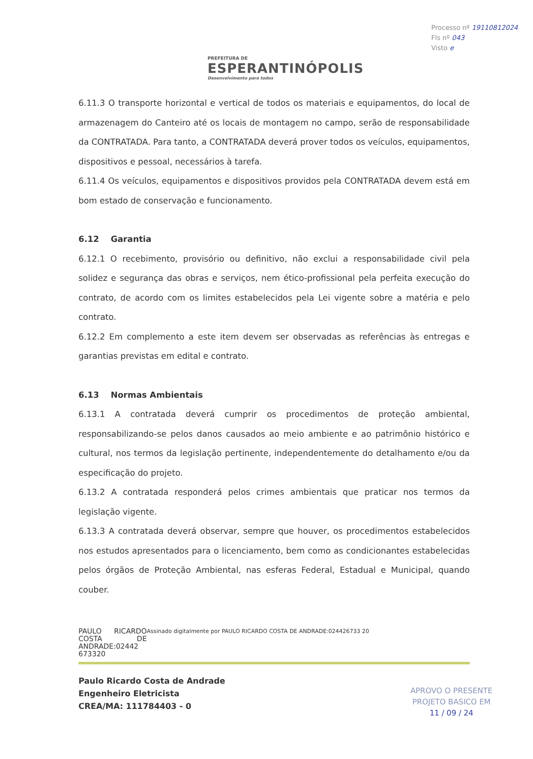PREFEITURA DE
ESPERANTINÓPOLIS
Desenvolvimento para todos
Processo nº 19110812024
Fls nº 043
Visto e
6.11.3 O transporte horizontal e vertical de todos os materiais e equipamentos, do local de armazenagem do Canteiro até os locais de montagem no campo, serão de responsabilidade da CONTRATADA. Para tanto, a CONTRATADA deverá prover todos os veículos, equipamentos, dispositivos e pessoal, necessários à tarefa.
6.11.4 Os veículos, equipamentos e dispositivos providos pela CONTRATADA devem está em bom estado de conservação e funcionamento.
6.12 Garantia
6.12.1 O recebimento, provisório ou definitivo, não exclui a responsabilidade civil pela solidez e segurança das obras e serviços, nem ético-profissional pela perfeita execução do contrato, de acordo com os limites estabelecidos pela Lei vigente sobre a matéria e pelo contrato.
6.12.2 Em complemento a este item devem ser observadas as referências às entregas e garantias previstas em edital e contrato.
6.13 Normas Ambientais
6.13.1 A contratada deverá cumprir os procedimentos de proteção ambiental, responsabilizando-se pelos danos causados ao meio ambiente e ao patrimônio histórico e cultural, nos termos da legislação pertinente, independentemente do detalhamento e/ou da especificação do projeto.
6.13.2 A contratada responderá pelos crimes ambientais que praticar nos termos da legislação vigente.
6.13.3 A contratada deverá observar, sempre que houver, os procedimentos estabelecidos nos estudos apresentados para o licenciamento, bem como as condicionantes estabelecidas pelos órgãos de Proteção Ambiental, nas esferas Federal, Estadual e Municipal, quando couber.
PAULO RICARDO COSTA DE ANDRADE:02442 673320
Assinado digitalmente por PAULO RICARDO COSTA DE ANDRADE:024426733 20
Paulo Ricardo Costa de Andrade
Engenheiro Eletricista
CREA/MA: 111784403 - 0
APROVO O PRESENTE
PROJETO BASICO EM
11 / 09 / 24